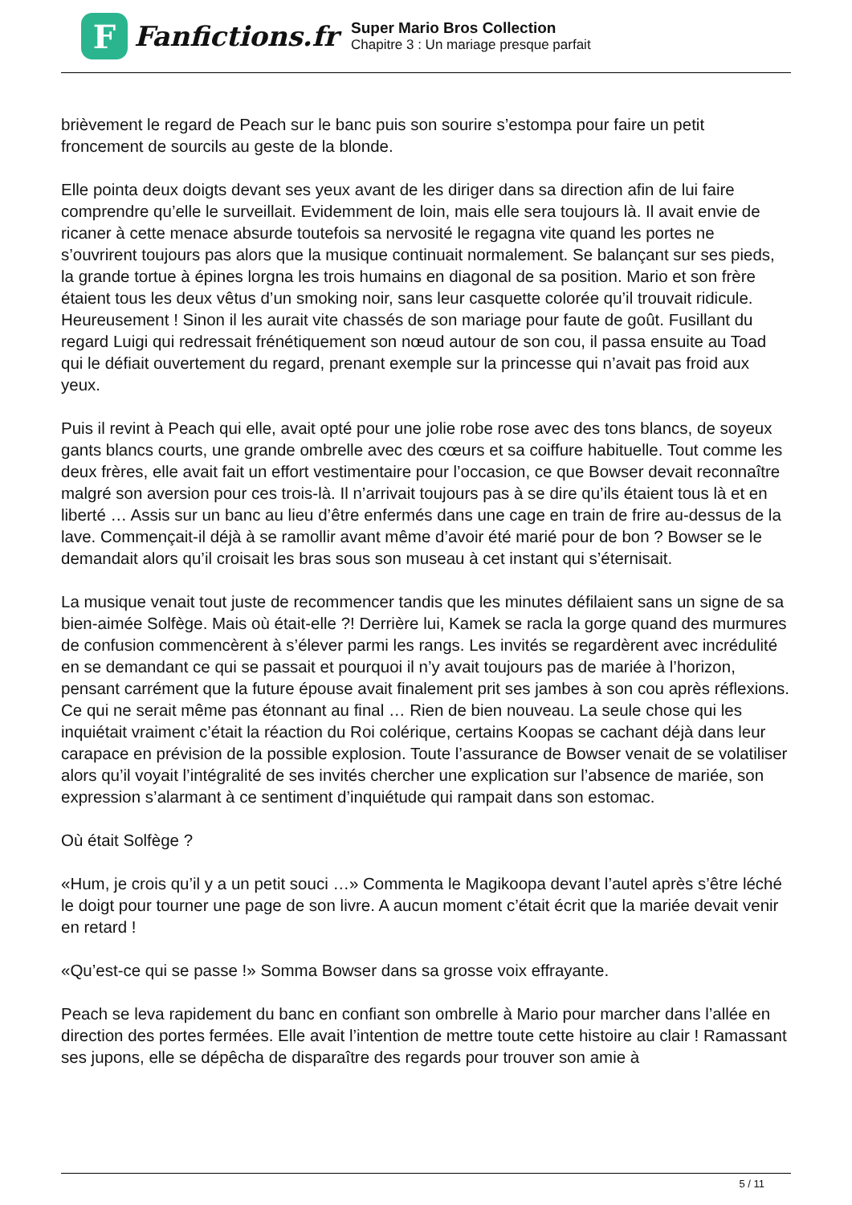F
Fanfictions.fr
Super Mario Bros Collection
Chapitre 3 : Un mariage presque parfait
brièvement le regard de Peach sur le banc puis son sourire s’estompa pour faire un petit froncement de sourcils au geste de la blonde.
Elle pointa deux doigts devant ses yeux avant de les diriger dans sa direction afin de lui faire comprendre qu’elle le surveillait. Evidemment de loin, mais elle sera toujours là. Il avait envie de ricaner à cette menace absurde toutefois sa nervosité le regagna vite quand les portes ne s’ouvrirent toujours pas alors que la musique continuait normalement. Se balançant sur ses pieds, la grande tortue à épines lorgna les trois humains en diagonal de sa position. Mario et son frère étaient tous les deux vêtus d’un smoking noir, sans leur casquette colorée qu’il trouvait ridicule. Heureusement ! Sinon il les aurait vite chassés de son mariage pour faute de goût. Fusillant du regard Luigi qui redressait frénétiquement son nœud autour de son cou, il passa ensuite au Toad qui le défiait ouvertement du regard, prenant exemple sur la princesse qui n’avait pas froid aux yeux.
Puis il revint à Peach qui elle, avait opté pour une jolie robe rose avec des tons blancs, de soyeux gants blancs courts, une grande ombrelle avec des cœurs et sa coiffure habituelle. Tout comme les deux frères, elle avait fait un effort vestimentaire pour l’occasion, ce que Bowser devait reconnaître malgré son aversion pour ces trois-là. Il n’arrivait toujours pas à se dire qu’ils étaient tous là et en liberté … Assis sur un banc au lieu d’être enfermés dans une cage en train de frire au-dessus de la lave. Commençait-il déjà à se ramollir avant même d’avoir été marié pour de bon ? Bowser se le demandait alors qu’il croisait les bras sous son museau à cet instant qui s’éternisait.
La musique venait tout juste de recommencer tandis que les minutes défilaient sans un signe de sa bien-aimée Solfège. Mais où était-elle ?! Derrière lui, Kamek se racla la gorge quand des murmures de confusion commencèrent à s’élever parmi les rangs. Les invités se regardèrent avec incrédulité en se demandant ce qui se passait et pourquoi il n’y avait toujours pas de mariée à l’horizon, pensant carrément que la future épouse avait finalement prit ses jambes à son cou après réflexions. Ce qui ne serait même pas étonnant au final … Rien de bien nouveau. La seule chose qui les inquiétait vraiment c’était la réaction du Roi colérique, certains Koopas se cachant déjà dans leur carapace en prévision de la possible explosion. Toute l’assurance de Bowser venait de se volatiliser alors qu’il voyait l’intégralité de ses invités chercher une explication sur l’absence de mariée, son expression s’alarmant à ce sentiment d’inquiétude qui rampait dans son estomac.
Où était Solfège ?
«Hum, je crois qu’il y a un petit souci …» Commenta le Magikoopa devant l’autel après s’être léché le doigt pour tourner une page de son livre. A aucun moment c’était écrit que la mariée devait venir en retard !
«Qu’est-ce qui se passe !» Somma Bowser dans sa grosse voix effrayante.
Peach se leva rapidement du banc en confiant son ombrelle à Mario pour marcher dans l’allée en direction des portes fermées. Elle avait l’intention de mettre toute cette histoire au clair ! Ramassant ses jupons, elle se dépêcha de disparaître des regards pour trouver son amie à
5 / 11